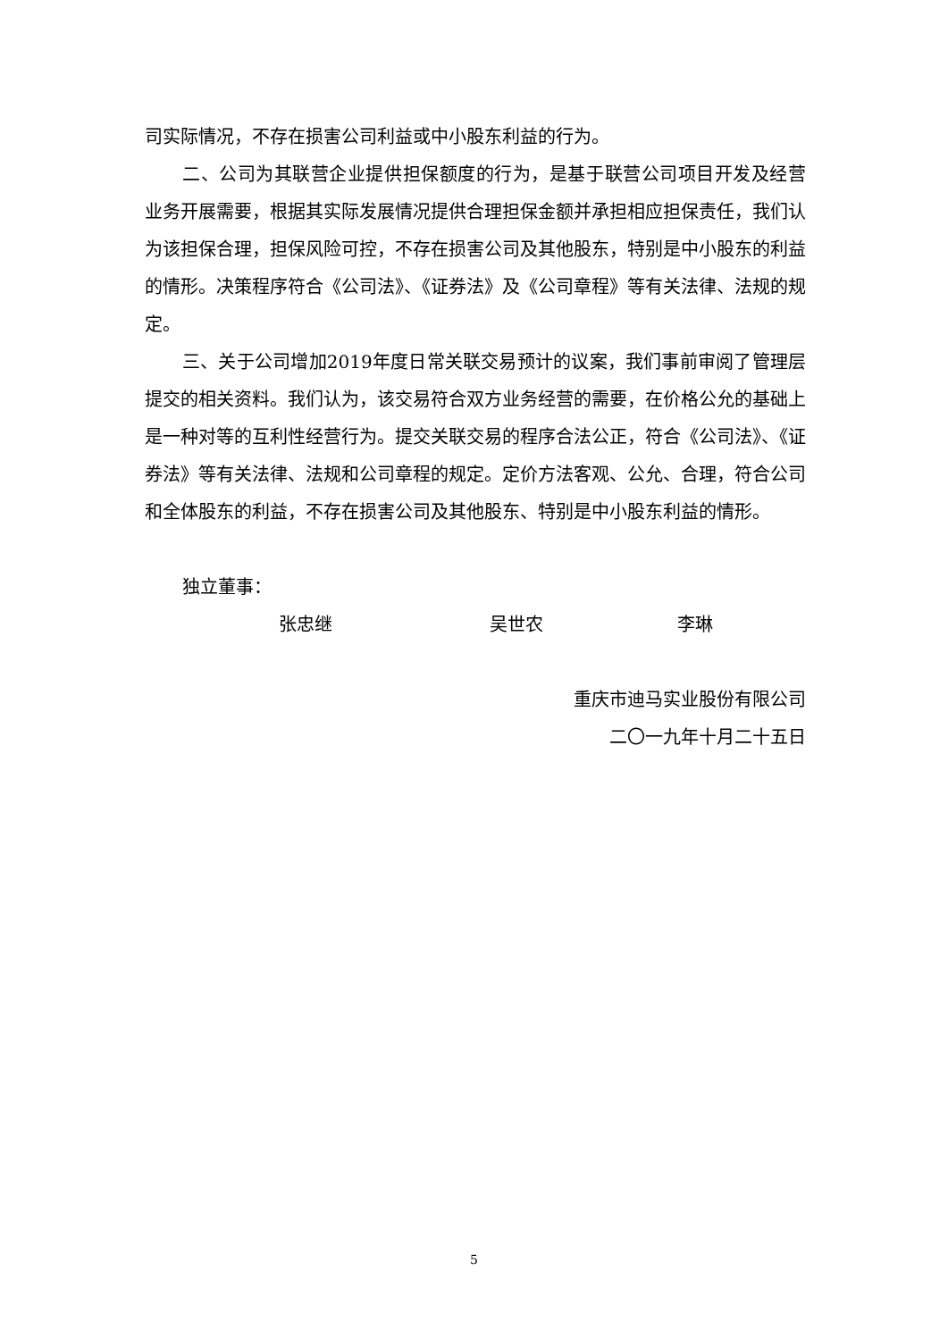司实际情况，不存在损害公司利益或中小股东利益的行为。
二、公司为其联营企业提供担保额度的行为，是基于联营公司项目开发及经营业务开展需要，根据其实际发展情况提供合理担保金额并承担相应担保责任，我们认为该担保合理，担保风险可控，不存在损害公司及其他股东，特别是中小股东的利益的情形。决策程序符合《公司法》、《证券法》及《公司章程》等有关法律、法规的规定。
三、关于公司增加2019年度日常关联交易预计的议案，我们事前审阅了管理层提交的相关资料。我们认为，该交易符合双方业务经营的需要，在价格公允的基础上是一种对等的互利性经营行为。提交关联交易的程序合法公正，符合《公司法》、《证券法》等有关法律、法规和公司章程的规定。定价方法客观、公允、合理，符合公司和全体股东的利益，不存在损害公司及其他股东、特别是中小股东利益的情形。
独立董事：
张忠继 吴世农 李琳
重庆市迪马实业股份有限公司
二〇一九年十月二十五日
5